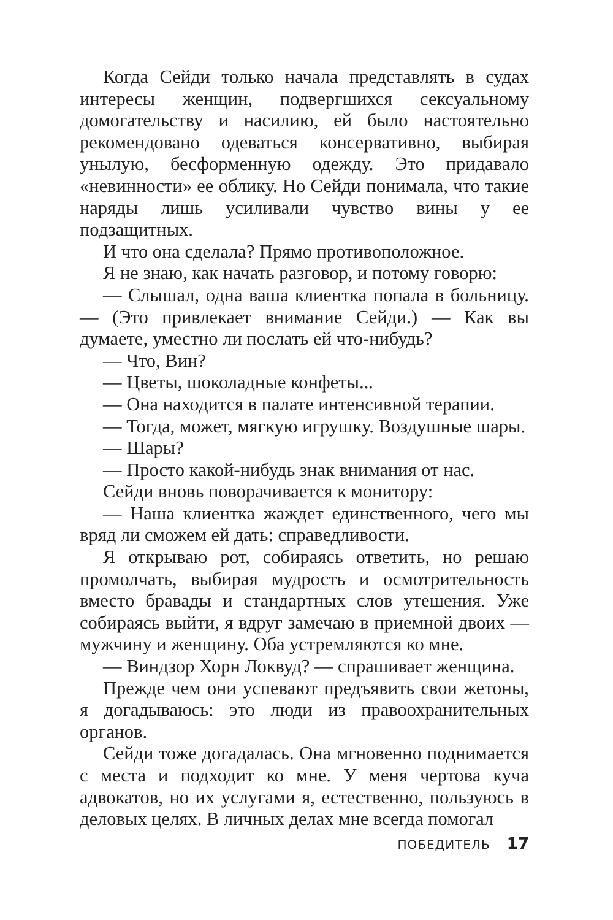Когда Сейди только начала представлять в судах интересы женщин, подвергшихся сексуальному домогательству и насилию, ей было настоятельно рекомендовано одеваться консервативно, выбирая унылую, бесформенную одежду. Это придавало «невинности» ее облику. Но Сейди понимала, что такие наряды лишь усиливали чувство вины у ее подзащитных.
И что она сделала? Прямо противоположное.
Я не знаю, как начать разговор, и потому говорю:
— Слышал, одна ваша клиентка попала в больницу. — (Это привлекает внимание Сейди.) — Как вы думаете, уместно ли послать ей что-нибудь?
— Что, Вин?
— Цветы, шоколадные конфеты...
— Она находится в палате интенсивной терапии.
— Тогда, может, мягкую игрушку. Воздушные шары.
— Шары?
— Просто какой-нибудь знак внимания от нас.
Сейди вновь поворачивается к монитору:
— Наша клиентка жаждет единственного, чего мы вряд ли сможем ей дать: справедливости.
Я открываю рот, собираясь ответить, но решаю промолчать, выбирая мудрость и осмотрительность вместо бравады и стандартных слов утешения. Уже собираясь выйти, я вдруг замечаю в приемной двоих — мужчину и женщину. Оба устремляются ко мне.
— Виндзор Хорн Локвуд? — спрашивает женщина.
Прежде чем они успевают предъявить свои жетоны, я догадываюсь: это люди из правоохранительных органов.
Сейди тоже догадалась. Она мгновенно поднимается с места и подходит ко мне. У меня чертова куча адвокатов, но их услугами я, естественно, пользуюсь в деловых целях. В личных делах мне всегда помогал
ПОБЕДИТЕЛЬ 17